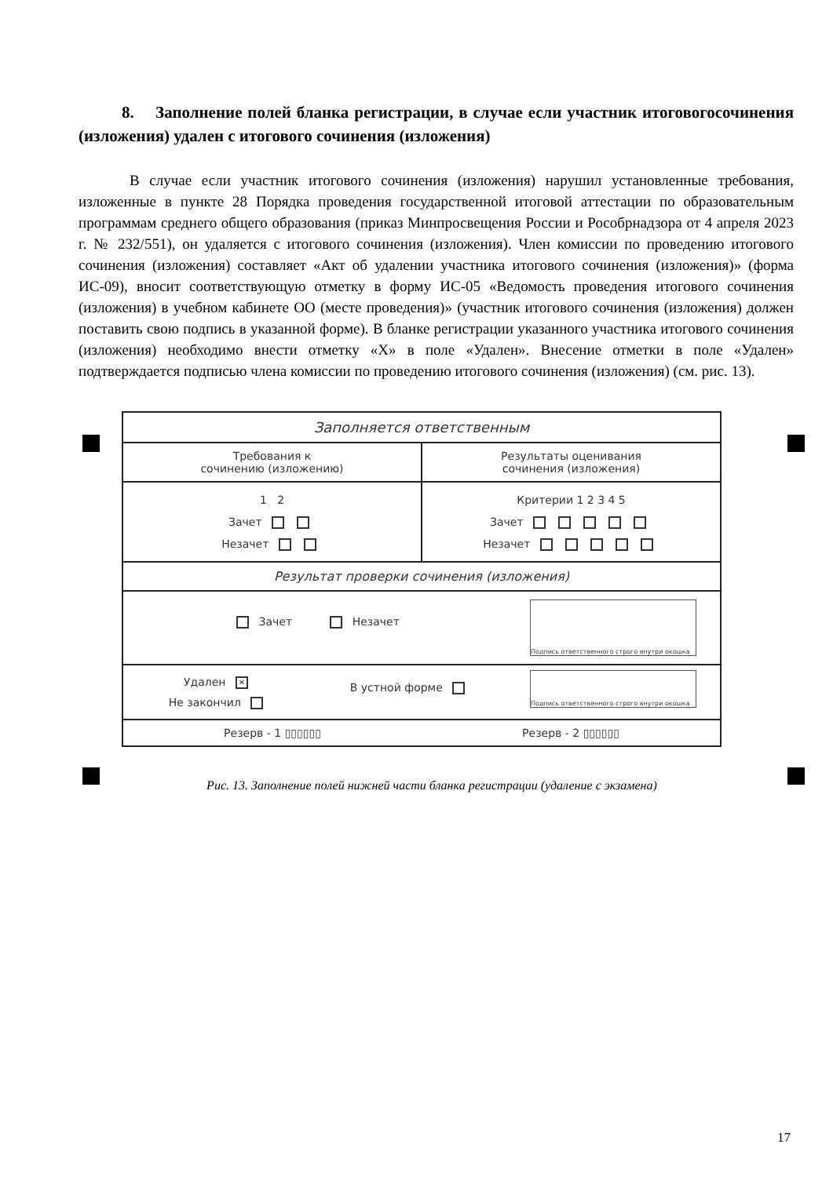8. Заполнение полей бланка регистрации, в случае если участник итоговогосочинения (изложения) удален с итогового сочинения (изложения)
В случае если участник итогового сочинения (изложения) нарушил установленные требования, изложенные в пункте 28 Порядка проведения государственной итоговой аттестации по образовательным программам среднего общего образования (приказ Минпросвещения России и Рособрнадзора от 4 апреля 2023 г. № 232/551), он удаляется с итогового сочинения (изложения). Член комиссии по проведению итогового сочинения (изложения) составляет «Акт об удалении участника итогового сочинения (изложения)» (форма ИС-09), вносит соответствующую отметку в форму ИС-05 «Ведомость проведения итогового сочинения (изложения) в учебном кабинете ОО (месте проведения)» (участник итогового сочинения (изложения) должен поставить свою подпись в указанной форме). В бланке регистрации указанного участника итогового сочинения (изложения) необходимо внести отметку «X» в поле «Удален». Внесение отметки в поле «Удален» подтверждается подписью члена комиссии по проведению итогового сочинения (изложения) (см. рис. 13).
Заполняется ответственным
Требования к
сочинению (изложению)
Результаты оценивания
сочинения (изложения)
1 2
Зачет
Незачет
Критерии 1 2 3 4 5
Зачет
Незачет
Результат проверки сочинения (изложения)
Зачет Незачет
Подпись ответственного строго внутри окошка
Удален ✕
Не закончил
В устной форме
Подпись ответственного строго внутри окошка
Резерв - 1 ▯▯▯▯▯▯ Резерв - 2 ▯▯▯▯▯▯
Рис. 13. Заполнение полей нижней части бланка регистрации (удаление с экзамена)
17